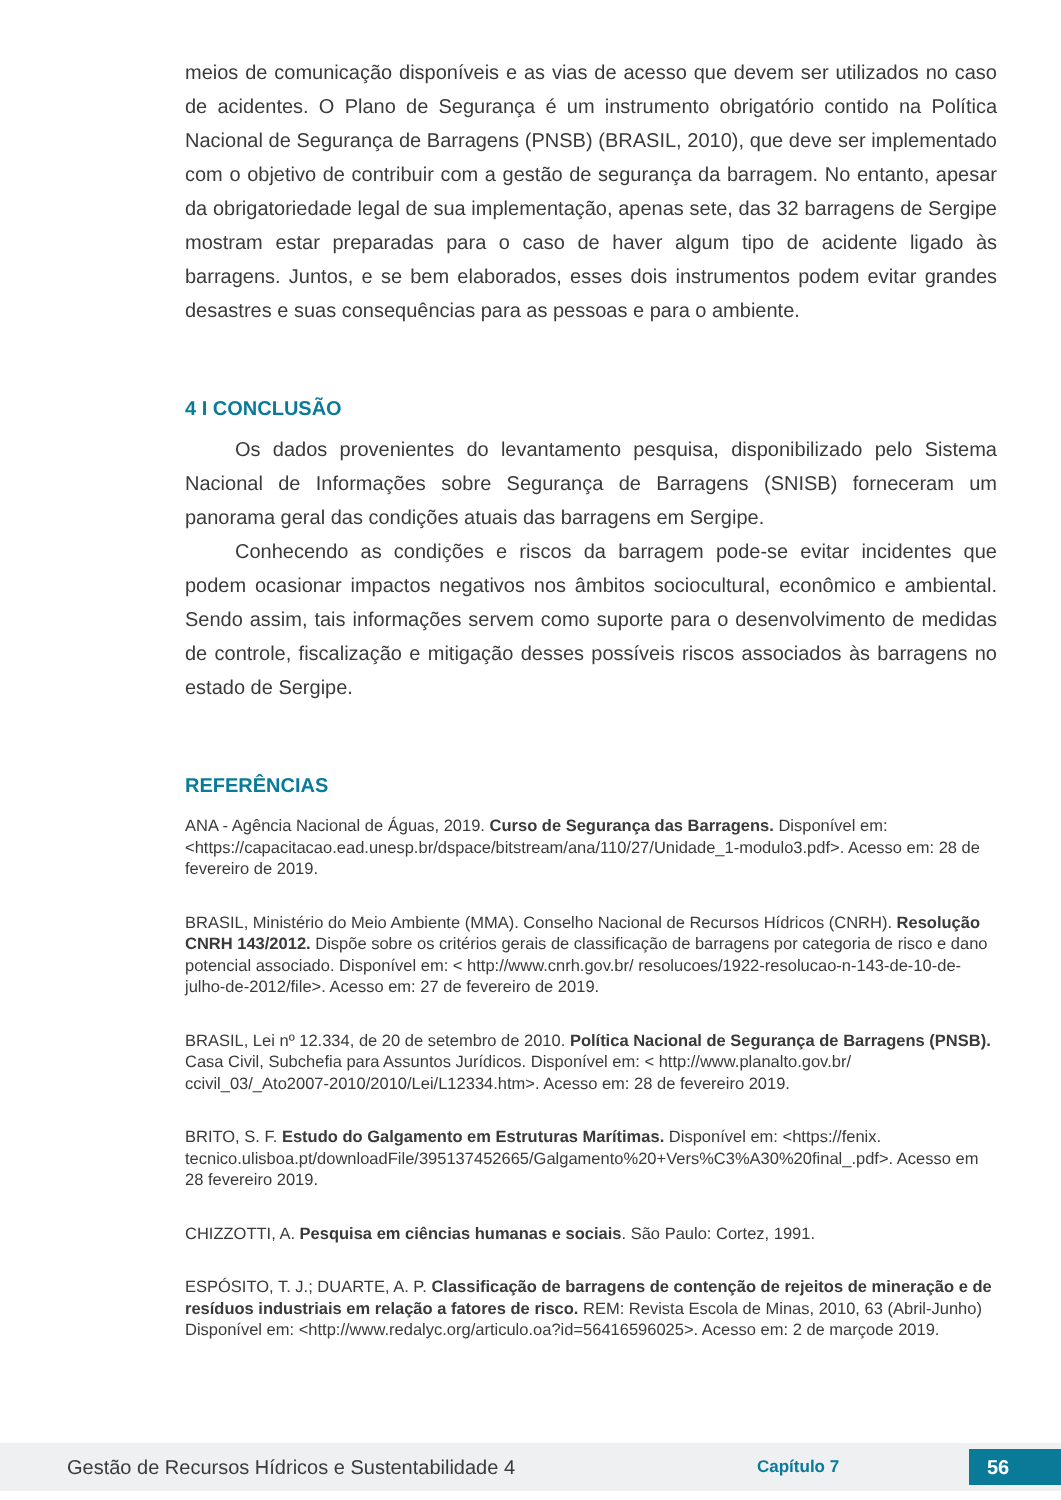meios de comunicação disponíveis e as vias de acesso que devem ser utilizados no caso de acidentes. O Plano de Segurança é um instrumento obrigatório contido na Política Nacional de Segurança de Barragens (PNSB) (BRASIL, 2010), que deve ser implementado com o objetivo de contribuir com a gestão de segurança da barragem. No entanto, apesar da obrigatoriedade legal de sua implementação, apenas sete, das 32 barragens de Sergipe mostram estar preparadas para o caso de haver algum tipo de acidente ligado às barragens. Juntos, e se bem elaborados, esses dois instrumentos podem evitar grandes desastres e suas consequências para as pessoas e para o ambiente.
4 I CONCLUSÃO
Os dados provenientes do levantamento pesquisa, disponibilizado pelo Sistema Nacional de Informações sobre Segurança de Barragens (SNISB) forneceram um panorama geral das condições atuais das barragens em Sergipe.
Conhecendo as condições e riscos da barragem pode-se evitar incidentes que podem ocasionar impactos negativos nos âmbitos sociocultural, econômico e ambiental. Sendo assim, tais informações servem como suporte para o desenvolvimento de medidas de controle, fiscalização e mitigação desses possíveis riscos associados às barragens no estado de Sergipe.
REFERÊNCIAS
ANA - Agência Nacional de Águas, 2019. Curso de Segurança das Barragens. Disponível em: <https://capacitacao.ead.unesp.br/dspace/bitstream/ana/110/27/Unidade_1-modulo3.pdf>. Acesso em: 28 de fevereiro de 2019.
BRASIL, Ministério do Meio Ambiente (MMA). Conselho Nacional de Recursos Hídricos (CNRH). Resolução CNRH 143/2012. Dispõe sobre os critérios gerais de classificação de barragens por categoria de risco e dano potencial associado. Disponível em: < http://www.cnrh.gov.br/ resolucoes/1922-resolucao-n-143-de-10-de-julho-de-2012/file>. Acesso em: 27 de fevereiro de 2019.
BRASIL, Lei nº 12.334, de 20 de setembro de 2010. Política Nacional de Segurança de Barragens (PNSB). Casa Civil, Subchefia para Assuntos Jurídicos. Disponível em: < http://www.planalto.gov.br/ ccivil_03/_Ato2007-2010/2010/Lei/L12334.htm>. Acesso em: 28 de fevereiro 2019.
BRITO, S. F. Estudo do Galgamento em Estruturas Marítimas. Disponível em: <https://fenix. tecnico.ulisboa.pt/downloadFile/395137452665/Galgamento%20+Vers%C3%A30%20final_.pdf>. Acesso em 28 fevereiro 2019.
CHIZZOTTI, A. Pesquisa em ciências humanas e sociais. São Paulo: Cortez, 1991.
ESPÓSITO, T. J.; DUARTE, A. P. Classificação de barragens de contenção de rejeitos de mineração e de resíduos industriais em relação a fatores de risco. REM: Revista Escola de Minas, 2010, 63 (Abril-Junho) Disponível em: <http://www.redalyc.org/articulo.oa?id=56416596025>. Acesso em: 2 de marçode 2019.
Gestão de Recursos Hídricos e Sustentabilidade 4 Capítulo 7 56